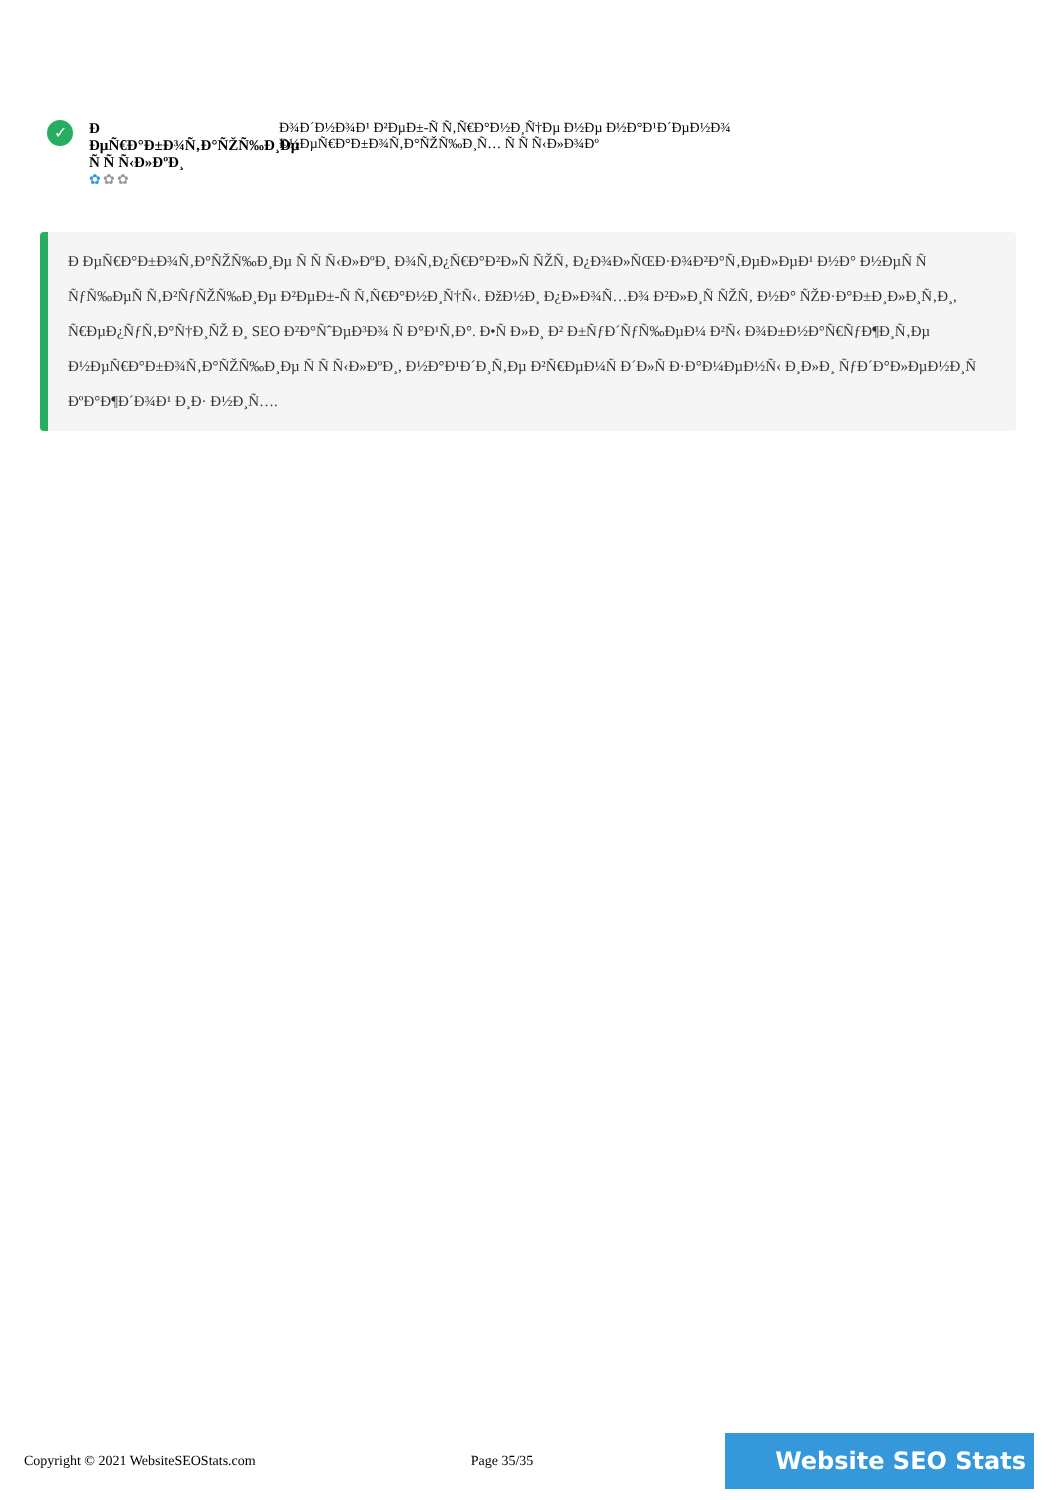✓
Ð ÐµÑ€Ð°Ð±Ð¾Ñ‚Ð°ÑŽÑ‰Ð¸Ðµ Ñ Ñ Ñ‹Ð»ÐºÐ¸
✿✿✿
Ð¾Ð´Ð½Ð¾Ð¹ Ð²ÐµÐ±-Ñ Ñ‚Ñ€Ð°Ð½Ð¸Ñ†Ðµ Ð½Ðµ Ð½Ð°Ð¹Ð´ÐµÐ½Ð¾ Ð½ÐµÑ€Ð°Ð±Ð¾Ñ‚Ð°ÑŽÑ‰Ð¸Ñ… Ñ Ñ Ñ‹Ð»Ð¾Ðº
Ð ÐµÑ€Ð°Ð±Ð¾Ñ‚Ð°ÑŽÑ‰Ð¸Ðµ Ñ Ñ Ñ‹Ð»ÐºÐ¸ Ð¾Ñ‚Ð¿Ñ€Ð°Ð²Ð»Ñ ÑŽÑ‚ Ð¿Ð¾Ð»ÑŒÐ·Ð¾Ð²Ð°Ñ‚ÐµÐ»ÐµÐ¹ Ð½Ð° Ð½ÐµÑ Ñ ÑƒÑ‰ÐµÑ Ñ‚Ð²ÑƒÑŽÑ‰Ð¸Ðµ Ð²ÐµÐ±-Ñ Ñ‚Ñ€Ð°Ð½Ð¸Ñ†Ñ‹. ÐžÐ½Ð¸ Ð¿Ð»Ð¾Ñ…Ð¾ Ð²Ð»Ð¸Ñ ÑŽÑ‚ Ð½Ð° ÑŽÐ·Ð°Ð±Ð¸Ð»Ð¸Ñ‚Ð¸, Ñ€ÐµÐ¿ÑƒÑ‚Ð°Ñ†Ð¸ÑŽ Ð¸ SEO Ð²Ð°ÑˆÐµÐ³Ð¾ Ñ Ð°Ð¹Ñ‚Ð°. Ð•Ñ Ð»Ð¸ Ð² Ð±ÑƒÐ´ÑƒÑ‰ÐµÐ¼ Ð²Ñ‹ Ð¾Ð±Ð½Ð°Ñ€ÑƒÐ¶Ð¸Ñ‚Ðµ Ð½ÐµÑ€Ð°Ð±Ð¾Ñ‚Ð°ÑŽÑ‰Ð¸Ðµ Ñ Ñ Ñ‹Ð»ÐºÐ¸, Ð½Ð°Ð¹Ð´Ð¸Ñ‚Ðµ Ð²Ñ€ÐµÐ¼Ñ Ð´Ð»Ñ Ð·Ð°Ð¼ÐµÐ½Ñ‹ Ð¸Ð»Ð¸ ÑƒÐ´Ð°Ð»ÐµÐ½Ð¸Ñ ÐºÐ°Ð¶Ð´Ð¾Ð¹ Ð¸Ð· Ð½Ð¸Ñ….
Copyright © 2021 WebsiteSEOStats.com Page 35/35 Website SEO Stats